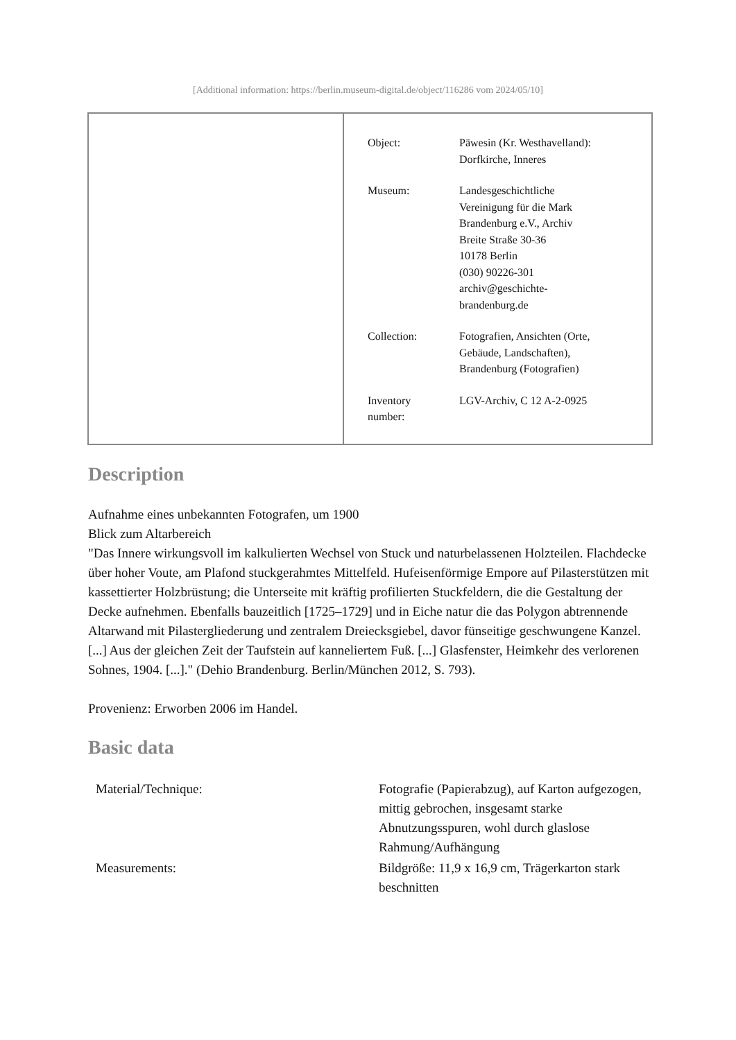[Additional information: https://berlin.museum-digital.de/object/116286 vom 2024/05/10]
| Object: | Päwesin (Kr. Westhavelland): Dorfkirche, Inneres |
| Museum: | Landesgeschichtliche Vereinigung für die Mark Brandenburg e.V., Archiv Breite Straße 30-36 10178 Berlin (030) 90226-301 archiv@geschichte- brandenburg.de |
| Collection: | Fotografien, Ansichten (Orte, Gebäude, Landschaften), Brandenburg (Fotografien) |
| Inventory number: | LGV-Archiv, C 12 A-2-0925 |
Description
Aufnahme eines unbekannten Fotografen, um 1900
Blick zum Altarbereich
"Das Innere wirkungsvoll im kalkulierten Wechsel von Stuck und naturbelassenen Holzteilen. Flachdecke über hoher Voute, am Plafond stuckgerahmtes Mittelfeld. Hufeisenförmige Empore auf Pilasterstützen mit kassettierter Holzbrüstung; die Unterseite mit kräftig profilierten Stuckfeldern, die die Gestaltung der Decke aufnehmen. Ebenfalls bauzeitlich [1725–1729] und in Eiche natur die das Polygon abtrennende Altarwand mit Pilastergliederung und zentralem Dreiecksgiebel, davor fünseitige geschwungene Kanzel. [...] Aus der gleichen Zeit der Taufstein auf kanneliertem Fuß. [...] Glasfenster, Heimkehr des verlorenen Sohnes, 1904. [...]." (Dehio Brandenburg. Berlin/München 2012, S. 793).
Provenienz: Erworben 2006 im Handel.
Basic data
| Material/Technique: | Fotografie (Papierabzug), auf Karton aufgezogen, mittig gebrochen, insgesamt starke Abnutzungsspuren, wohl durch glaslose Rahmung/Aufhängung |
| Measurements: | Bildgröße: 11,9 x 16,9 cm, Trägerkarton stark beschnitten |